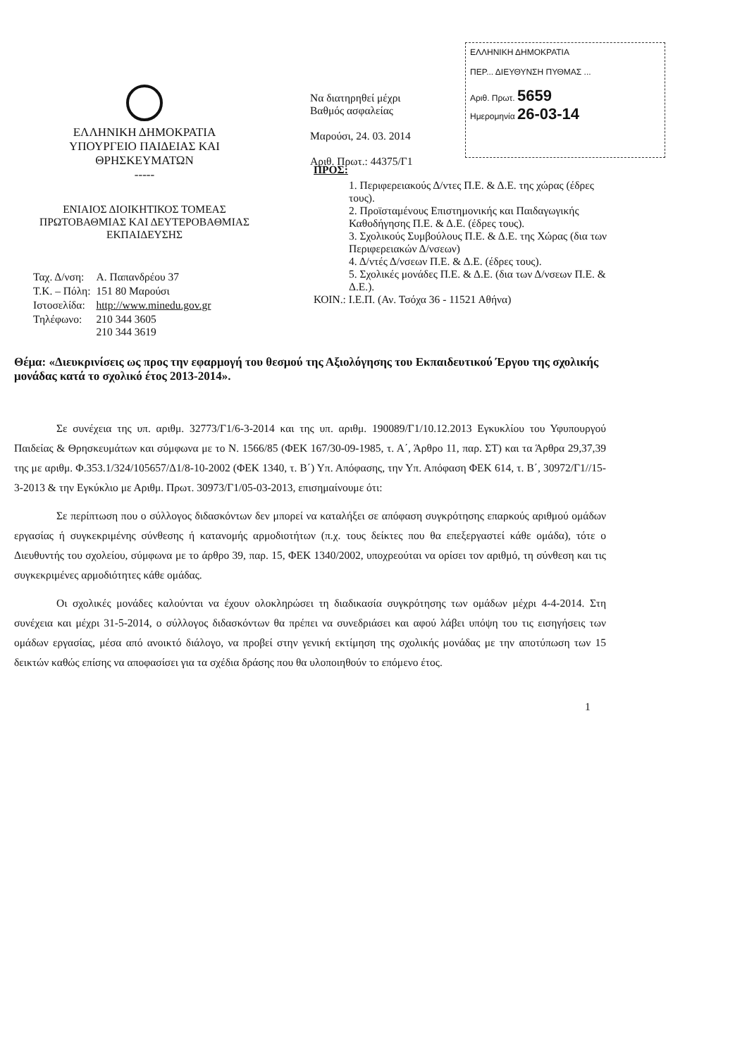ΕΛΛΗΝΙΚΗ ΔΗΜΟΚΡΑΤΙΑ
ΥΠΟΥΡΓΕΙΟ ΠΑΙΔΕΙΑΣ ΚΑΙ
ΘΡΗΣΚΕΥΜΑΤΩΝ
-----
ΕΝΙΑΙΟΣ ΔΙΟΙΚΗΤΙΚΟΣ ΤΟΜΕΑΣ
ΠΡΩΤΟΒΑΘΜΙΑΣ ΚΑΙ ΔΕΥΤΕΡΟΒΑΘΜΙΑΣ
ΕΚΠΑΙΔΕΥΣΗΣ
| Ταχ. Δ/νση: | Α. Παπανδρέου 37 |
| Τ.Κ. – Πόλη: | 151 80 Μαρούσι |
| Ιστοσελίδα: | http://www.minedu.gov.gr |
| Τηλέφωνο: | 210 344 3605 210 344 3619 |
Να διατηρηθεί μέχρι
Βαθμός ασφαλείας
Μαρούσι, 24. 03. 2014
Αριθ. Πρωτ.: 44375/Γ1
ΕΛΛΗΝΙΚΗ ΔΗΜΟΚΡΑΤΙΑ
ΠΕΡ... ΔΙΕΥΘΥΝΣΗ ΠΥΘΜΑΣ ...
Αριθ. Πρωτ. 5659
Ημερομηνία 26-03-14
ΠΡΟΣ:
1. Περιφερειακούς Δ/ντες Π.Ε. & Δ.Ε. της χώρας (έδρες τους).
2. Προϊσταμένους Επιστημονικής και Παιδαγωγικής Καθοδήγησης Π.Ε. & Δ.Ε. (έδρες τους).
3. Σχολικούς Συμβούλους Π.Ε. & Δ.Ε. της Χώρας (δια των Περιφερειακών Δ/νσεων)
4. Δ/ντές Δ/νσεων Π.Ε. & Δ.Ε. (έδρες τους).
5. Σχολικές μονάδες Π.Ε. & Δ.Ε. (δια των Δ/νσεων Π.Ε. & Δ.Ε.).
ΚΟΙΝ.: Ι.Ε.Π. (Αν. Τσόχα 36 - 11521 Αθήνα)
Θέμα: «Διευκρινίσεις ως προς την εφαρμογή του θεσμού της Αξιολόγησης του Εκπαιδευτικού Έργου της σχολικής μονάδας κατά το σχολικό έτος 2013-2014».
Σε συνέχεια της υπ. αριθμ. 32773/Γ1/6-3-2014 και της υπ. αριθμ. 190089/Γ1/10.12.2013 Εγκυκλίου του Υφυπουργού Παιδείας & Θρησκευμάτων και σύμφωνα με το Ν. 1566/85 (ΦΕΚ 167/30-09-1985, τ. Α΄, Άρθρο 11, παρ. ΣΤ) και τα Άρθρα 29,37,39 της με αριθμ. Φ.353.1/324/105657/Δ1/8-10-2002 (ΦΕΚ 1340, τ. Β΄) Υπ. Απόφασης, την Υπ. Απόφαση ΦΕΚ 614, τ. Β΄, 30972/Γ1//15-3-2013 & την Εγκύκλιο με Αριθμ. Πρωτ. 30973/Γ1/05-03-2013, επισημαίνουμε ότι:
Σε περίπτωση που ο σύλλογος διδασκόντων δεν μπορεί να καταλήξει σε απόφαση συγκρότησης επαρκούς αριθμού ομάδων εργασίας ή συγκεκριμένης σύνθεσης ή κατανομής αρμοδιοτήτων (π.χ. τους δείκτες που θα επεξεργαστεί κάθε ομάδα), τότε ο Διευθυντής του σχολείου, σύμφωνα με το άρθρο 39, παρ. 15, ΦΕΚ 1340/2002, υποχρεούται να ορίσει τον αριθμό, τη σύνθεση και τις συγκεκριμένες αρμοδιότητες κάθε ομάδας.
Οι σχολικές μονάδες καλούνται να έχουν ολοκληρώσει τη διαδικασία συγκρότησης των ομάδων μέχρι 4-4-2014. Στη συνέχεια και μέχρι 31-5-2014, ο σύλλογος διδασκόντων θα πρέπει να συνεδριάσει και αφού λάβει υπόψη του τις εισηγήσεις των ομάδων εργασίας, μέσα από ανοικτό διάλογο, να προβεί στην γενική εκτίμηση της σχολικής μονάδας με την αποτύπωση των 15 δεικτών καθώς επίσης να αποφασίσει για τα σχέδια δράσης που θα υλοποιηθούν το επόμενο έτος.
1